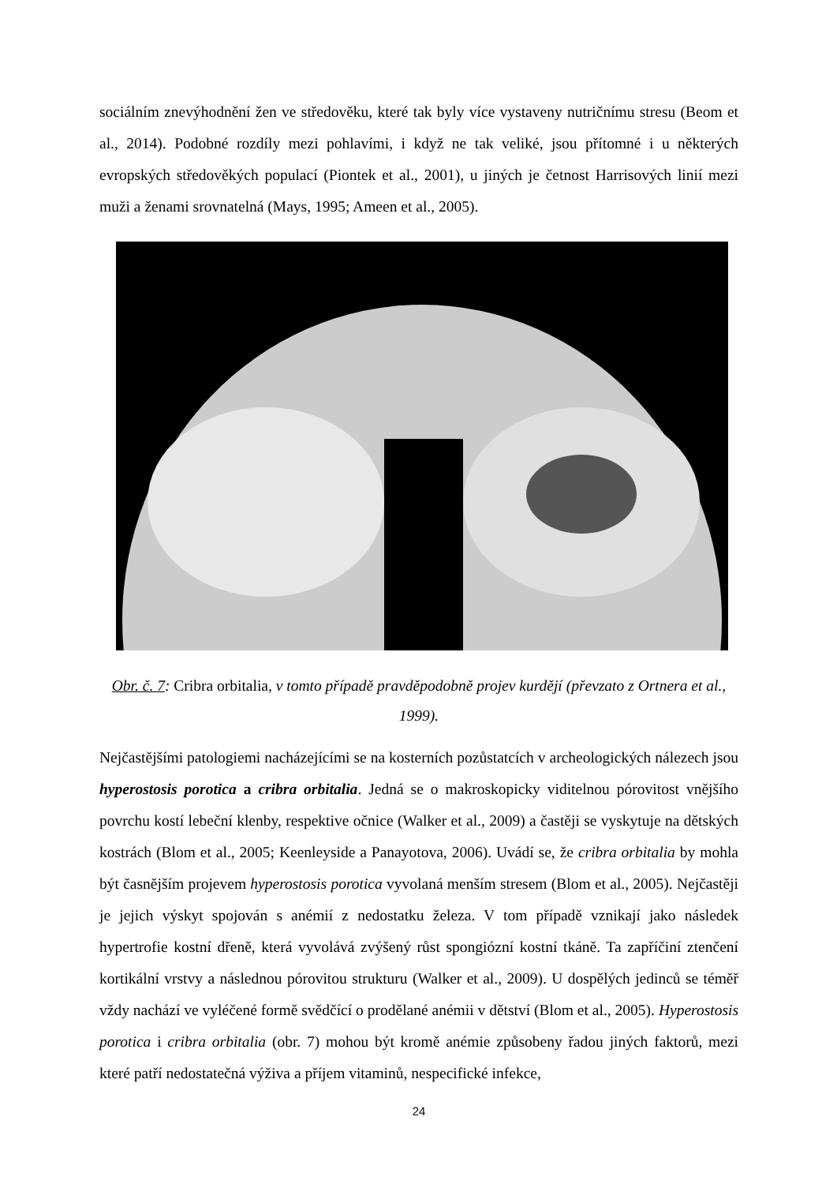sociálním znevýhodnění žen ve středověku, které tak byly více vystaveny nutričnímu stresu (Beom et al., 2014). Podobné rozdíly mezi pohlavími, i když ne tak veliké, jsou přítomné i u některých evropských středověkých populací (Piontek et al., 2001), u jiných je četnost Harrisových linií mezi muži a ženami srovnatelná (Mays, 1995; Ameen et al., 2005).
Obr. č. 7: Cribra orbitalia, v tomto případě pravděpodobně projev kurdějí (převzato z Ortnera et al., 1999).
Nejčastějšími patologiemi nacházejícími se na kosterních pozůstatcích v archeologických nálezech jsou hyperostosis porotica a cribra orbitalia. Jedná se o makroskopicky viditelnou pórovitost vnějšího povrchu kostí lebeční klenby, respektive očnice (Walker et al., 2009) a častěji se vyskytuje na dětských kostrách (Blom et al., 2005; Keenleyside a Panayotova, 2006). Uvádí se, že cribra orbitalia by mohla být časnějším projevem hyperostosis porotica vyvolaná menším stresem (Blom et al., 2005). Nejčastěji je jejich výskyt spojován s anémií z nedostatku železa. V tom případě vznikají jako následek hypertrofie kostní dřeně, která vyvolává zvýšený růst spongiózní kostní tkáně. Ta zapříčiní ztenčení kortikální vrstvy a následnou pórovitou strukturu (Walker et al., 2009). U dospělých jedinců se téměř vždy nachází ve vyléčené formě svědčící o prodělané anémii v dětství (Blom et al., 2005). Hyperostosis porotica i cribra orbitalia (obr. 7) mohou být kromě anémie způsobeny řadou jiných faktorů, mezi které patří nedostatečná výživa a příjem vitaminů, nespecifické infekce,
24